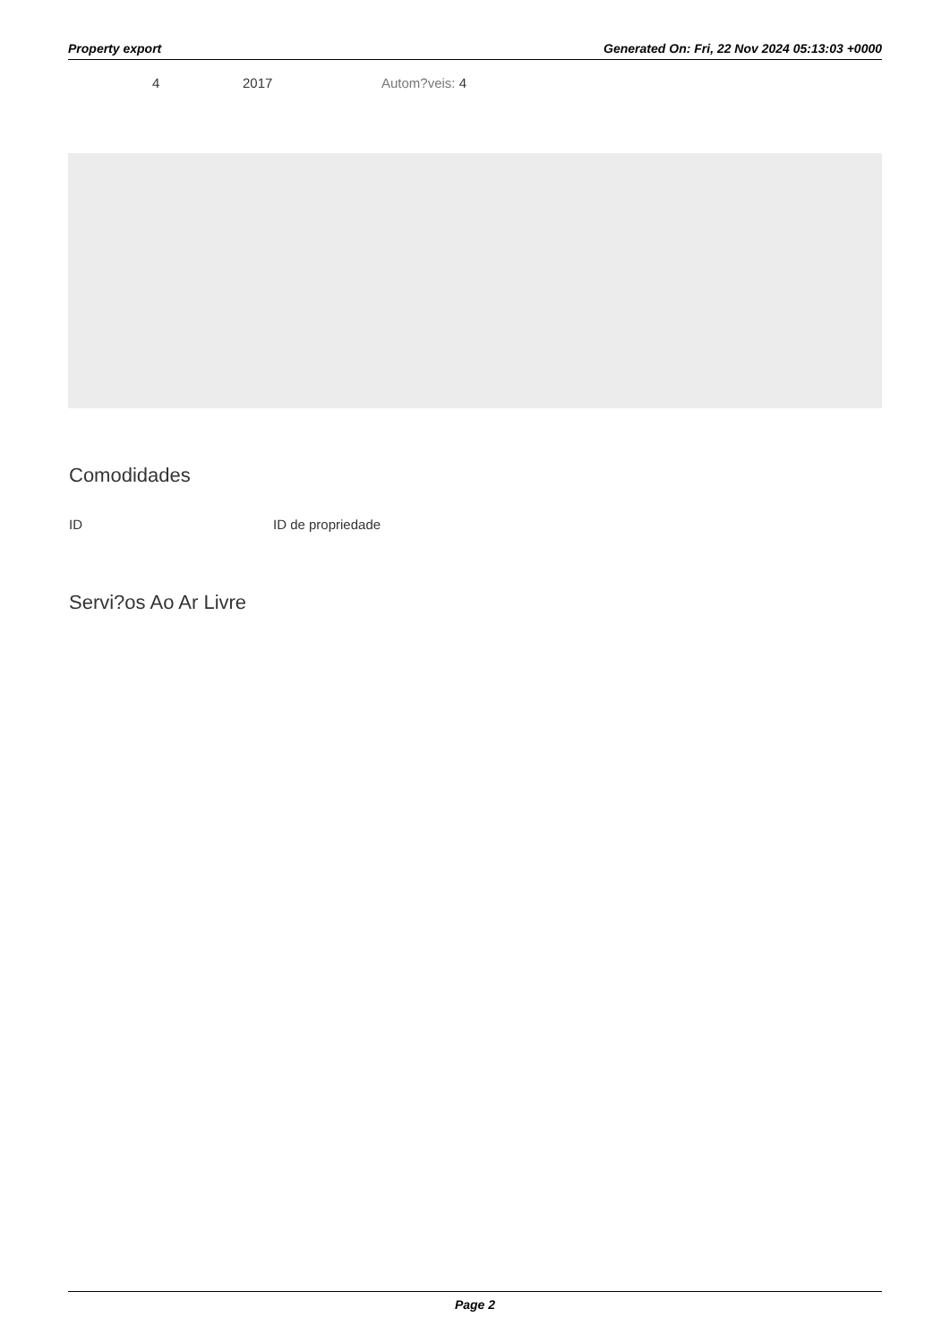Property export Generated On: Fri, 22 Nov 2024 05:13:03 +0000
4 2017 Autom?veis: 4
Comodidades
ID ID de propriedade
Servi?os Ao Ar Livre
Page 2